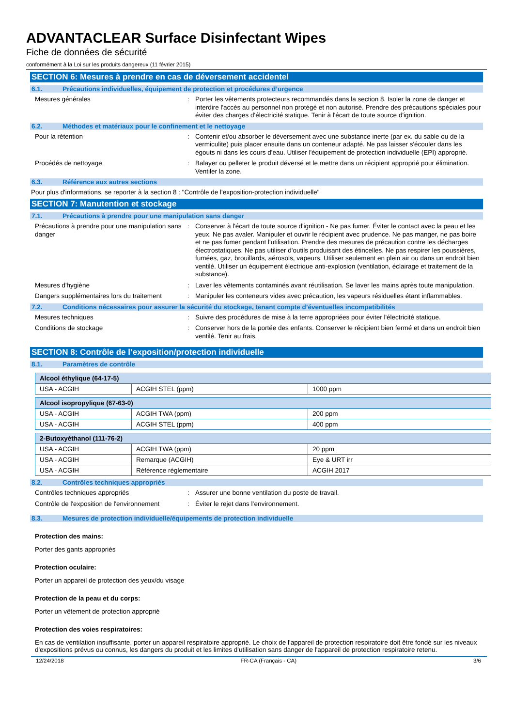ADVANTACLEAR Surface Disinfectant Wipes
Fiche de données de sécurité
conformément à la Loi sur les produits dangereux (11 février 2015)
SECTION 6: Mesures à prendre en cas de déversement accidentel
6.1. Précautions individuelles, équipement de protection et procédures d’urgence
Mesures générales : Porter les vêtements protecteurs recommandés dans la section 8. Isoler la zone de danger et interdire l'accès au personnel non protégé et non autorisé. Prendre des précautions spéciales pour éviter des charges d'électricité statique. Tenir à l'écart de toute source d'ignition.
6.2. Méthodes et matériaux pour le confinement et le nettoyage
Pour la rétention : Contenir et/ou absorber le déversement avec une substance inerte (par ex. du sable ou de la vermiculite) puis placer ensuite dans un conteneur adapté. Ne pas laisser s'écouler dans les égouts ni dans les cours d'eau. Utiliser l'équipement de protection individuelle (EPI) approprié.
Procédés de nettoyage : Balayer ou pelleter le produit déversé et le mettre dans un récipient approprié pour élimination. Ventiler la zone.
6.3. Référence aux autres sections
Pour plus d'informations, se reporter à la section 8 : "Contrôle de l'exposition-protection individuelle"
SECTION 7: Manutention et stockage
7.1. Précautions à prendre pour une manipulation sans danger
Précautions à prendre pour une manipulation sans danger
: Conserver à l'écart de toute source d'ignition - Ne pas fumer. Éviter le contact avec la peau et les yeux. Ne pas avaler. Manipuler et ouvrir le récipient avec prudence. Ne pas manger, ne pas boire et ne pas fumer pendant l'utilisation. Prendre des mesures de précaution contre les décharges électrostatiques. Ne pas utiliser d'outils produisant des étincelles. Ne pas respirer les poussières, fumées, gaz, brouillards, aérosols, vapeurs. Utiliser seulement en plein air ou dans un endroit bien ventilé. Utiliser un équipement électrique anti-explosion (ventilation, éclairage et traitement de la substance).
Mesures d'hygiène : Laver les vêtements contaminés avant réutilisation. Se laver les mains après toute manipulation.
Dangers supplémentaires lors du traitement
: Manipuler les conteneurs vides avec précaution, les vapeurs résiduelles étant inflammables.
7.2. Conditions nécessaires pour assurer la sécurité du stockage, tenant compte d’éventuelles incompatibilités
Mesures techniques : Suivre des procédures de mise à la terre appropriées pour éviter l'électricité statique.
Conditions de stockage : Conserver hors de la portée des enfants. Conserver le récipient bien fermé et dans un endroit bien ventilé. Tenir au frais.
SECTION 8: Contrôle de l’exposition/protection individuelle
8.1. Paramètres de contrôle
| Alcool éthylique (64-17-5) | | |
| --- | --- | --- |
| USA - ACGIH | ACGIH STEL (ppm) | 1000 ppm |
| Alcool isopropylique (67-63-0) | | |
| --- | --- | --- |
| USA - ACGIH | ACGIH TWA (ppm) | 200 ppm |
| USA - ACGIH | ACGIH STEL (ppm) | 400 ppm |
| 2-Butoxyéthanol (111-76-2) | | |
| --- | --- | --- |
| USA - ACGIH | ACGIH TWA (ppm) | 20 ppm |
| USA - ACGIH | Remarque (ACGIH) | Eye & URT irr |
| USA - ACGIH | Référence réglementaire | ACGIH 2017 |
8.2. Contrôles techniques appropriés
Contrôles techniques appropriés : Assurer une bonne ventilation du poste de travail.
Contrôle de l'exposition de l'environnement
: Éviter le rejet dans l’environnement.
8.3. Mesures de protection individuelle/équipements de protection individuelle
Protection des mains:
Porter des gants appropriés
Protection oculaire:
Porter un appareil de protection des yeux/du visage
Protection de la peau et du corps:
Porter un vêtement de protection approprié
Protection des voies respiratoires:
En cas de ventilation insuffisante, porter un appareil respiratoire approprié. Le choix de l'appareil de protection respiratoire doit être fondé sur les niveaux d'expositions prévus ou connus, les dangers du produit et les limites d'utilisation sans danger de l'appareil de protection respiratoire retenu.
12/24/2018 FR-CA (Français - CA) 3/6